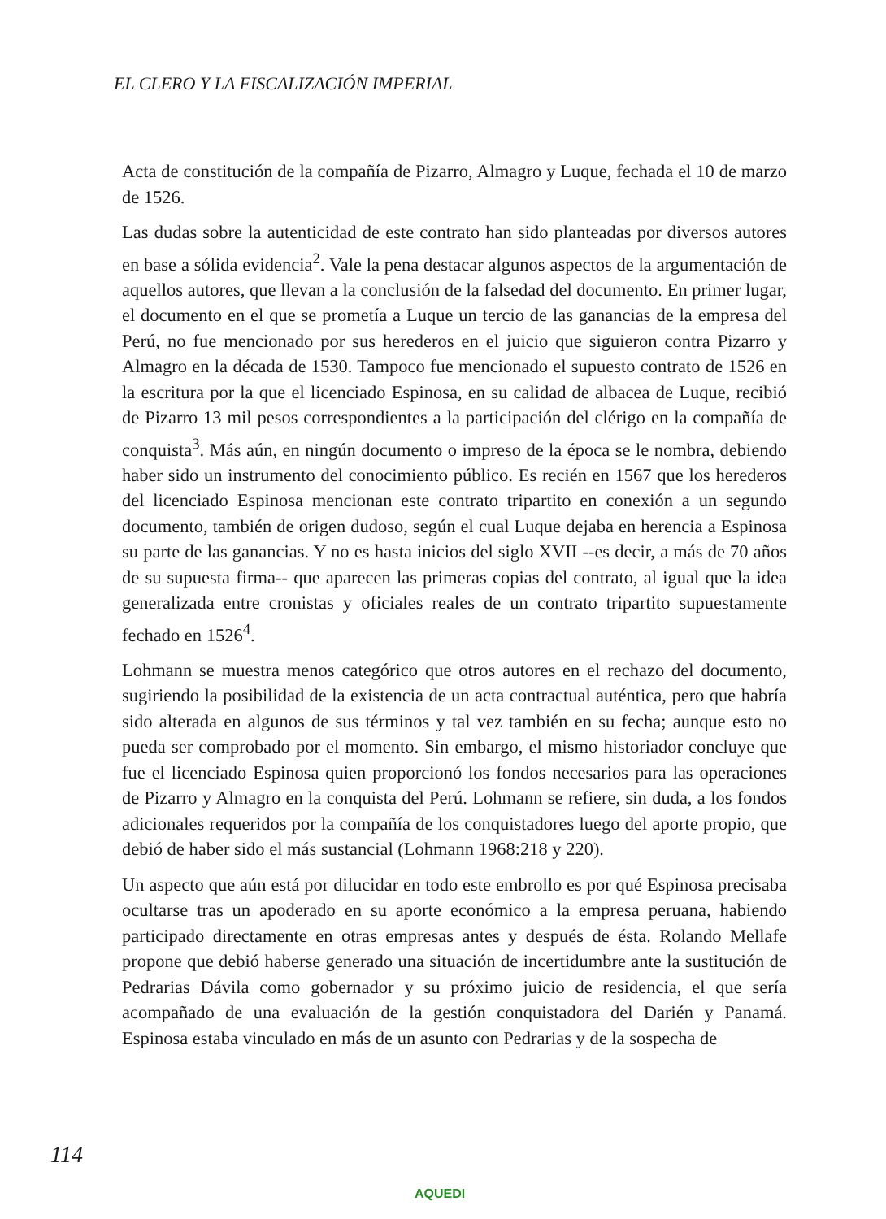EL CLERO Y LA FISCALIZACIÓN IMPERIAL
Acta de constitución de la compañía de Pizarro, Almagro y Luque, fechada el 10 de marzo de 1526.
Las dudas sobre la autenticidad de este contrato han sido planteadas por diversos autores en base a sólida evidencia<sup>2</sup>. Vale la pena destacar algunos aspectos de la argumentación de aquellos autores, que llevan a la conclusión de la falsedad del documento. En primer lugar, el documento en el que se prometía a Luque un tercio de las ganancias de la empresa del Perú, no fue mencionado por sus herederos en el juicio que siguieron contra Pizarro y Almagro en la década de 1530. Tampoco fue mencionado el supuesto contrato de 1526 en la escritura por la que el licenciado Espinosa, en su calidad de albacea de Luque, recibió de Pizarro 13 mil pesos correspondientes a la participación del clérigo en la compañía de conquista<sup>3</sup>. Más aún, en ningún documento o impreso de la época se le nombra, debiendo haber sido un instrumento del conocimiento público. Es recién en 1567 que los herederos del licenciado Espinosa mencionan este contrato tripartito en conexión a un segundo documento, también de origen dudoso, según el cual Luque dejaba en herencia a Espinosa su parte de las ganancias. Y no es hasta inicios del siglo XVII --es decir, a más de 70 años de su supuesta firma-- que aparecen las primeras copias del contrato, al igual que la idea generalizada entre cronistas y oficiales reales de un contrato tripartito supuestamente fechado en 1526<sup>4</sup>.
Lohmann se muestra menos categórico que otros autores en el rechazo del documento, sugiriendo la posibilidad de la existencia de un acta contractual auténtica, pero que habría sido alterada en algunos de sus términos y tal vez también en su fecha; aunque esto no pueda ser comprobado por el momento. Sin embargo, el mismo historiador concluye que fue el licenciado Espinosa quien proporcionó los fondos necesarios para las operaciones de Pizarro y Almagro en la conquista del Perú. Lohmann se refiere, sin duda, a los fondos adicionales requeridos por la compañía de los conquistadores luego del aporte propio, que debió de haber sido el más sustancial (Lohmann 1968:218 y 220).
Un aspecto que aún está por dilucidar en todo este embrollo es por qué Espinosa precisaba ocultarse tras un apoderado en su aporte económico a la empresa peruana, habiendo participado directamente en otras empresas antes y después de ésta. Rolando Mellafe propone que debió haberse generado una situación de incertidumbre ante la sustitución de Pedrarias Dávila como gobernador y su próximo juicio de residencia, el que sería acompañado de una evaluación de la gestión conquistadora del Darién y Panamá. Espinosa estaba vinculado en más de un asunto con Pedrarias y de la sospecha de
114
AQUEDI